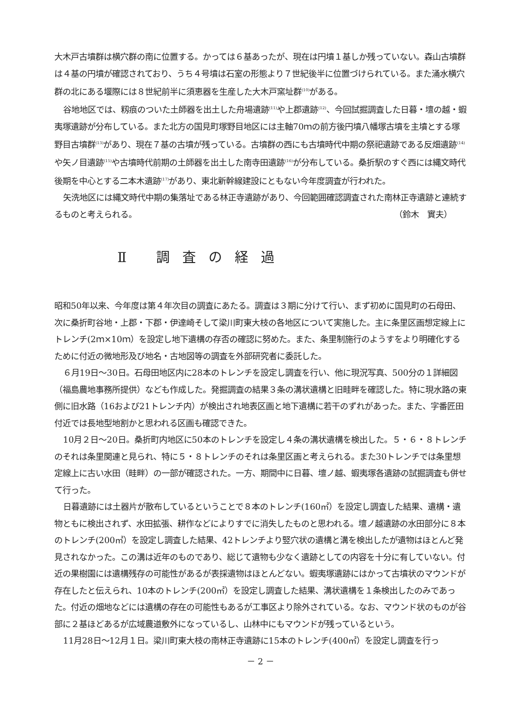大木戸古墳群は横穴群の南に位置する。かっては６基あったが、現在は円墳１基しか残っていない。森山古墳群は４基の円墳が確認されており、うち４号墳は石室の形態より７世紀後半に位置づけられている。また涌水横穴群の北にある堰際には８世紀前半に須恵器を生産した大木戸窯址群<sup>(10)</sup>がある。
谷地地区では、籾痕のついた土師器を出土した舟場遺跡<sup>(11)</sup>や上郡遺跡<sup>(12)</sup>、今回試掘調査した日暮・壇の越・蝦夷塚遺跡が分布している。また北方の国見町塚野目地区には主軸70ｍの前方後円墳八幡塚古墳を主墳とする塚野目古墳群<sup>(13)</sup>があり、現在７基の古墳が残っている。古墳群の西にも古墳時代中期の祭祀遺跡である反畑遺跡<sup>(14)</sup>や矢ノ目遺跡<sup>(15)</sup>や古墳時代前期の土師器を出土した南寺田遺跡<sup>(16)</sup>が分布している。桑折駅のすぐ西には縄文時代後期を中心とする二本木遺跡<sup>(17)</sup>があり、東北新幹線建設にともない今年度調査が行われた。
矢洗地区には縄文時代中期の集落址である林正寺遺跡があり、今回範囲確認調査された南林正寺遺跡と連続するものと考えられる。
（鈴木　實夫）
Ⅱ 調査の経過
昭和50年以来、今年度は第４年次目の調査にあたる。調査は３期に分けて行い、まず初めに国見町の石母田、次に桑折町谷地・上郡・下郡・伊達崎そして梁川町東大枝の各地区について実施した。主に条里区画想定線上にトレンチ(2ｍ×10ｍ）を設定し地下遺構の存否の確認に努めた。また、条里制施行のようすをより明確化するために付近の微地形及び地名・古地図等の調査を外部研究者に委託した。
６月19日～30日。石母田地区内に28本のトレンチを設定し調査を行い、他に現況写真、500分の１詳細図（福島農地事務所提供）なども作成した。発掘調査の結果３条の溝状遺構と旧畦畔を確認した。特に現水路の東側に旧水路（16および21トレンチ内）が検出され地表区画と地下遺構に若干のずれがあった。また、字番匠田付近では長地型地割かと思われる区画も確認できた。
10月２日～20日。桑折町内地区に50本のトレンチを設定し４条の溝状遺構を検出した。５・６・８トレンチのそれは条里関連と見られ、特に５・８トレンチのそれは条里区画と考えられる。また30トレンチでは条里想定線上に古い水田（畦畔）の一部が確認された。一方、期間中に日暮、壇ノ越、蝦夷塚各遺跡の試掘調査も併せて行った。
日暮遺跡には土器片が散布しているということで８本のトレンチ(160㎡）を設定し調査した結果、遺構・遺物ともに検出されず、水田拡張、耕作などによりすでに消失したものと思われる。壇ノ越遺跡の水田部分に８本のトレンチ(200㎡）を設定し調査した結果、42トレンチより竪穴状の遺構と溝を検出したが遺物はほとんど発見されなかった。この溝は近年のものであり、総じて遺物も少なく遺跡としての内容を十分に有していない。付近の果樹園には遺構残存の可能性があるが表採遺物はほとんどない。蝦夷塚遺跡にはかって古墳状のマウンドが存在したと伝えられ、10本のトレンチ(200㎡）を設定し調査した結果、溝状遺構を１条検出したのみであった。付近の畑地などには遺構の存在の可能性もあるが工事区より除外されている。なお、マウンド状のものが谷部に２基ほどあるが広域農道敷外になっているし、山林中にもマウンドが残っているという。
11月28日～12月１日。梁川町東大枝の南林正寺遺跡に15本のトレンチ(400㎡）を設定し調査を行っ
－ 2 －